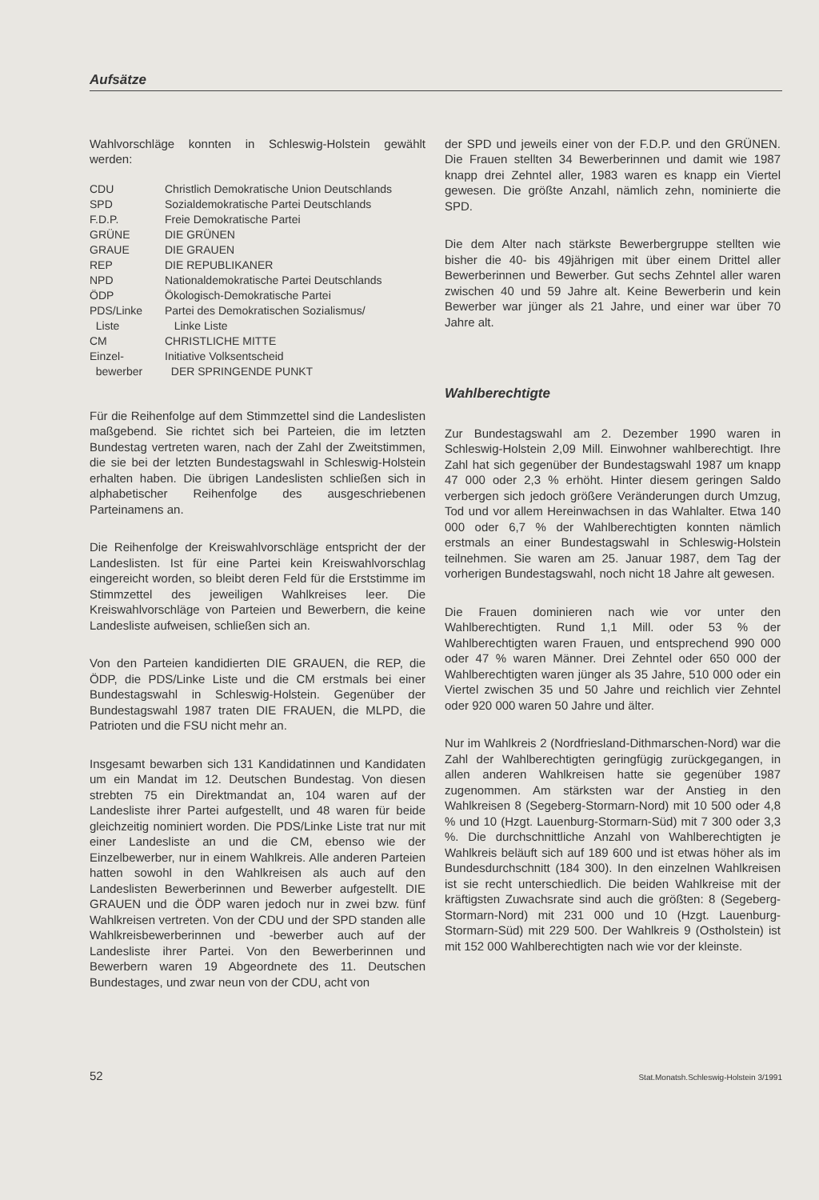Aufsätze
Wahlvorschläge konnten in Schleswig-Holstein gewählt werden:
| CDU | Christlich Demokratische Union Deutschlands |
| SPD | Sozialdemokratische Partei Deutschlands |
| F.D.P. | Freie Demokratische Partei |
| GRÜNE | DIE GRÜNEN |
| GRAUE | DIE GRAUEN |
| REP | DIE REPUBLIKANER |
| NPD | Nationaldemokratische Partei Deutschlands |
| ÖDP | Ökologisch-Demokratische Partei |
| PDS/Linke Liste | Partei des Demokratischen Sozialismus/ Linke Liste |
| CM | CHRISTLICHE MITTE |
| Einzel- bewerber | Initiative Volksentscheid DER SPRINGENDE PUNKT |
Für die Reihenfolge auf dem Stimmzettel sind die Landeslisten maßgebend. Sie richtet sich bei Parteien, die im letzten Bundestag vertreten waren, nach der Zahl der Zweitstimmen, die sie bei der letzten Bundestagswahl in Schleswig-Holstein erhalten haben. Die übrigen Landeslisten schließen sich in alphabetischer Reihenfolge des ausgeschriebenen Parteinamens an.
Die Reihenfolge der Kreiswahlvorschläge entspricht der der Landeslisten. Ist für eine Partei kein Kreiswahlvorschlag eingereicht worden, so bleibt deren Feld für die Erststimme im Stimmzettel des jeweiligen Wahlkreises leer. Die Kreiswahlvorschläge von Parteien und Bewerbern, die keine Landesliste aufweisen, schließen sich an.
Von den Parteien kandidierten DIE GRAUEN, die REP, die ÖDP, die PDS/Linke Liste und die CM erstmals bei einer Bundestagswahl in Schleswig-Holstein. Gegenüber der Bundestagswahl 1987 traten DIE FRAUEN, die MLPD, die Patrioten und die FSU nicht mehr an.
Insgesamt bewarben sich 131 Kandidatinnen und Kandidaten um ein Mandat im 12. Deutschen Bundestag. Von diesen strebten 75 ein Direktmandat an, 104 waren auf der Landesliste ihrer Partei aufgestellt, und 48 waren für beide gleichzeitig nominiert worden. Die PDS/Linke Liste trat nur mit einer Landesliste an und die CM, ebenso wie der Einzelbewerber, nur in einem Wahlkreis. Alle anderen Parteien hatten sowohl in den Wahlkreisen als auch auf den Landeslisten Bewerberinnen und Bewerber aufgestellt. DIE GRAUEN und die ÖDP waren jedoch nur in zwei bzw. fünf Wahlkreisen vertreten. Von der CDU und der SPD standen alle Wahlkreisbewerberinnen und -bewerber auch auf der Landesliste ihrer Partei. Von den Bewerberinnen und Bewerbern waren 19 Abgeordnete des 11. Deutschen Bundestages, und zwar neun von der CDU, acht von
der SPD und jeweils einer von der F.D.P. und den GRÜNEN. Die Frauen stellten 34 Bewerberinnen und damit wie 1987 knapp drei Zehntel aller, 1983 waren es knapp ein Viertel gewesen. Die größte Anzahl, nämlich zehn, nominierte die SPD.
Die dem Alter nach stärkste Bewerbergruppe stellten wie bisher die 40- bis 49jährigen mit über einem Drittel aller Bewerberinnen und Bewerber. Gut sechs Zehntel aller waren zwischen 40 und 59 Jahre alt. Keine Bewerberin und kein Bewerber war jünger als 21 Jahre, und einer war über 70 Jahre alt.
Wahlberechtigte
Zur Bundestagswahl am 2. Dezember 1990 waren in Schleswig-Holstein 2,09 Mill. Einwohner wahlberechtigt. Ihre Zahl hat sich gegenüber der Bundestagswahl 1987 um knapp 47 000 oder 2,3 % erhöht. Hinter diesem geringen Saldo verbergen sich jedoch größere Veränderungen durch Umzug, Tod und vor allem Hereinwachsen in das Wahlalter. Etwa 140 000 oder 6,7 % der Wahlberechtigten konnten nämlich erstmals an einer Bundestagswahl in Schleswig-Holstein teilnehmen. Sie waren am 25. Januar 1987, dem Tag der vorherigen Bundestagswahl, noch nicht 18 Jahre alt gewesen.
Die Frauen dominieren nach wie vor unter den Wahlberechtigten. Rund 1,1 Mill. oder 53 % der Wahlberechtigten waren Frauen, und entsprechend 990 000 oder 47 % waren Männer. Drei Zehntel oder 650 000 der Wahlberechtigten waren jünger als 35 Jahre, 510 000 oder ein Viertel zwischen 35 und 50 Jahre und reichlich vier Zehntel oder 920 000 waren 50 Jahre und älter.
Nur im Wahlkreis 2 (Nordfriesland-Dithmarschen-Nord) war die Zahl der Wahlberechtigten geringfügig zurückgegangen, in allen anderen Wahlkreisen hatte sie gegenüber 1987 zugenommen. Am stärksten war der Anstieg in den Wahlkreisen 8 (Segeberg-Stormarn-Nord) mit 10 500 oder 4,8 % und 10 (Hzgt. Lauenburg-Stormarn-Süd) mit 7 300 oder 3,3 %. Die durchschnittliche Anzahl von Wahlberechtigten je Wahlkreis beläuft sich auf 189 600 und ist etwas höher als im Bundesdurchschnitt (184 300). In den einzelnen Wahlkreisen ist sie recht unterschiedlich. Die beiden Wahlkreise mit der kräftigsten Zuwachsrate sind auch die größten: 8 (Segeberg-Stormarn-Nord) mit 231 000 und 10 (Hzgt. Lauenburg-Stormarn-Süd) mit 229 500. Der Wahlkreis 9 (Ostholstein) ist mit 152 000 Wahlberechtigten nach wie vor der kleinste.
52 Stat.Monatsh.Schleswig-Holstein 3/1991